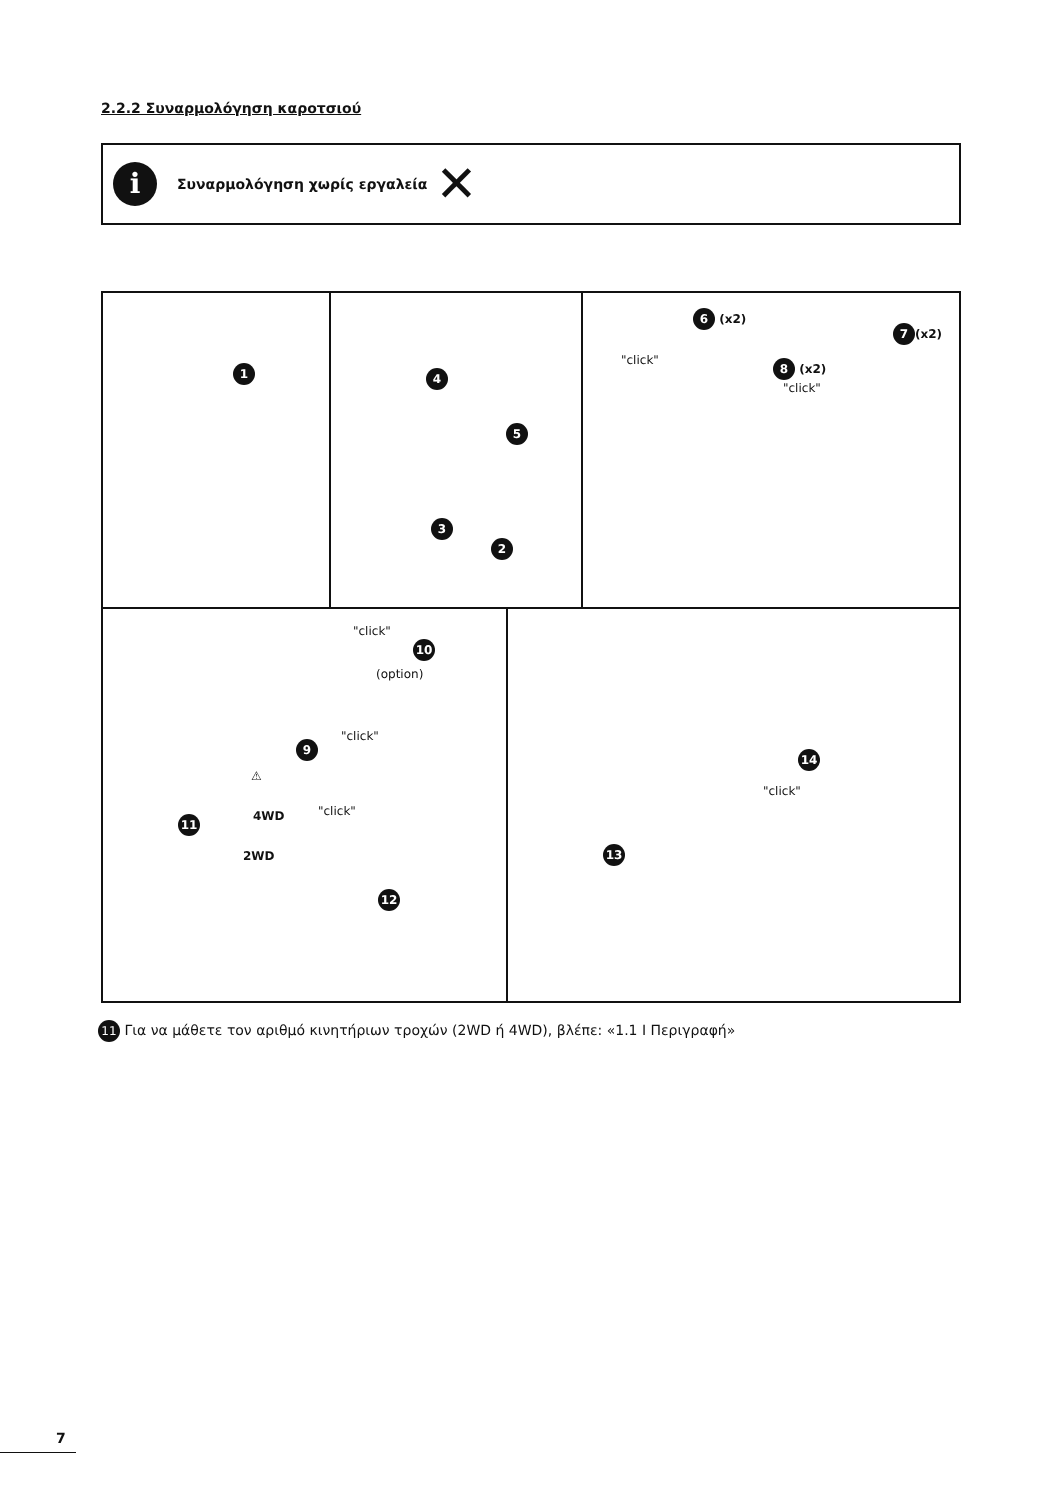2.2.2 Συναρμολόγηση καροτσιού
i
Συναρμολόγηση χωρίς εργαλεία
✕
1
4
5
3
2
6 (x2)
7 (x2)
"click" 8 (x2)
"click"
"click"
10
(option)
"click"
9
⚠
4WD
11
2WD
"click"
12
14
"click"
13
11 Για να μάθετε τον αριθμό κινητήριων τροχών (2WD ή 4WD), βλέπε: «1.1 I Περιγραφή»
7